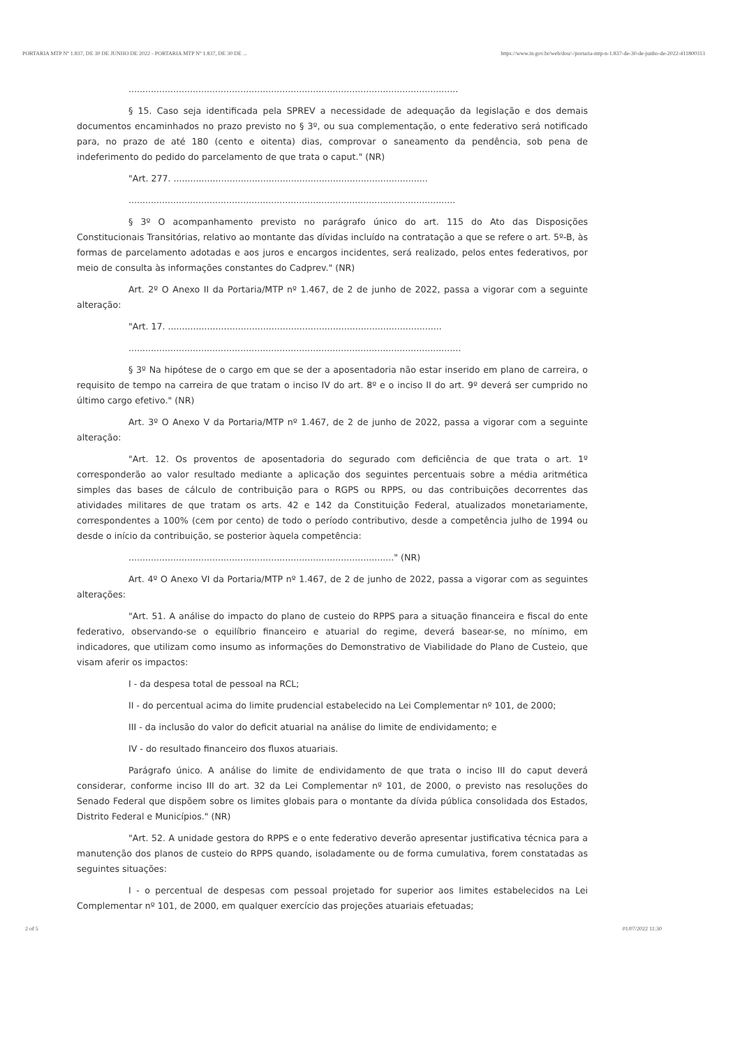PORTARIA MTP Nº 1.837, DE 30 DE JUNHO DE 2022 - PORTARIA MTP Nº 1.837, DE 30 DE ... https://www.in.gov.br/web/dou/-/portaria-mtp-n-1.837-de-30-de-junho-de-2022-411800313
......................................................................................................................
§ 15. Caso seja identificada pela SPREV a necessidade de adequação da legislação e dos demais documentos encaminhados no prazo previsto no § 3º, ou sua complementação, o ente federativo será notificado para, no prazo de até 180 (cento e oitenta) dias, comprovar o saneamento da pendência, sob pena de indeferimento do pedido do parcelamento de que trata o caput." (NR)
"Art. 277. ...........................................................................................
.....................................................................................................................
§ 3º O acompanhamento previsto no parágrafo único do art. 115 do Ato das Disposições Constitucionais Transitórias, relativo ao montante das dívidas incluído na contratação a que se refere o art. 5º-B, às formas de parcelamento adotadas e aos juros e encargos incidentes, será realizado, pelos entes federativos, por meio de consulta às informações constantes do Cadprev." (NR)
Art. 2º O Anexo II da Portaria/MTP nº 1.467, de 2 de junho de 2022, passa a vigorar com a seguinte alteração:
"Art. 17. ..................................................................................................
.......................................................................................................................
§ 3º Na hipótese de o cargo em que se der a aposentadoria não estar inserido em plano de carreira, o requisito de tempo na carreira de que tratam o inciso IV do art. 8º e o inciso II do art. 9º deverá ser cumprido no último cargo efetivo." (NR)
Art. 3º O Anexo V da Portaria/MTP nº 1.467, de 2 de junho de 2022, passa a vigorar com a seguinte alteração:
"Art. 12. Os proventos de aposentadoria do segurado com deficiência de que trata o art. 1º corresponderão ao valor resultado mediante a aplicação dos seguintes percentuais sobre a média aritmética simples das bases de cálculo de contribuição para o RGPS ou RPPS, ou das contribuições decorrentes das atividades militares de que tratam os arts. 42 e 142 da Constituição Federal, atualizados monetariamente, correspondentes a 100% (cem por cento) de todo o período contributivo, desde a competência julho de 1994 ou desde o início da contribuição, se posterior àquela competência:
..............................................................................................." (NR)
Art. 4º O Anexo VI da Portaria/MTP nº 1.467, de 2 de junho de 2022, passa a vigorar com as seguintes alterações:
"Art. 51. A análise do impacto do plano de custeio do RPPS para a situação financeira e fiscal do ente federativo, observando-se o equilíbrio financeiro e atuarial do regime, deverá basear-se, no mínimo, em indicadores, que utilizam como insumo as informações do Demonstrativo de Viabilidade do Plano de Custeio, que visam aferir os impactos:
I - da despesa total de pessoal na RCL;
II - do percentual acima do limite prudencial estabelecido na Lei Complementar nº 101, de 2000;
III - da inclusão do valor do deficit atuarial na análise do limite de endividamento; e
IV - do resultado financeiro dos fluxos atuariais.
Parágrafo único. A análise do limite de endividamento de que trata o inciso III do caput deverá considerar, conforme inciso III do art. 32 da Lei Complementar nº 101, de 2000, o previsto nas resoluções do Senado Federal que dispõem sobre os limites globais para o montante da dívida pública consolidada dos Estados, Distrito Federal e Municípios." (NR)
"Art. 52. A unidade gestora do RPPS e o ente federativo deverão apresentar justificativa técnica para a manutenção dos planos de custeio do RPPS quando, isoladamente ou de forma cumulativa, forem constatadas as seguintes situações:
I - o percentual de despesas com pessoal projetado for superior aos limites estabelecidos na Lei Complementar nº 101, de 2000, em qualquer exercício das projeções atuariais efetuadas;
2 of 5 01/07/2022 11:30